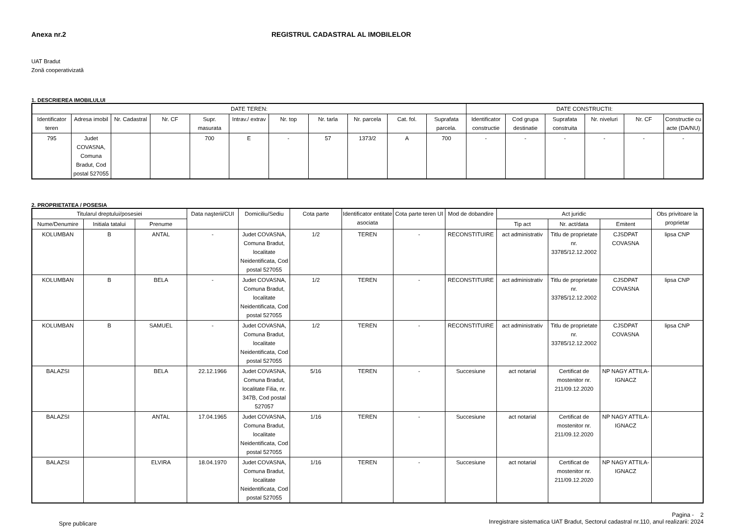Anexa nr.2 REGISTRUL CADASTRAL AL IMOBILELOR
UAT Bradut
Zonă cooperativizată
1. DESCRIEREA IMOBILULUI
| DATE TEREN: | | | | | | | | | | | DATE CONSTRUCTII: | | | | | |
| --- | --- | --- | --- | --- | --- | --- | --- | --- | --- | --- | --- | --- | --- | --- | --- | --- |
| Identificator teren | Adresa imobil | Nr. Cadastral | Nr. CF | Supr. masurata | Intrav./ extrav | Nr. top | Nr. tarla | Nr. parcela | Cat. fol. | Suprafata parcela. | Identificator constructie | Cod grupa destinatie | Suprafata construita | Nr. niveluri | Nr. CF | Constructie cu acte (DA/NU) |
| 795 | Judet COVASNA, Comuna Bradut, Cod postal 527055 | | | 700 | E | - | 57 | 1373/2 | A | 700 | - | - | - | - | - | - |
2. PROPRIETATEA / POSESIA
| Titularul dreptului/posesiei | | | Data naşterii/CUI | Domiciliu/Sediu | Cota parte | Identificator entitate asociata | Cota parte teren UI | Mod de dobandire | Act juridic | | | Obs privitoare la proprietar |
| --- | --- | --- | --- | --- | --- | --- | --- | --- | --- | --- | --- | --- |
| Nume/Denumire | Initiala tatalui | Prenume | | | | | | | Tip act | Nr. act/data | Emitent | |
| KOLUMBAN | B | ANTAL | - | Judet COVASNA, Comuna Bradut, localitate Neidentificata, Cod postal 527055 | 1/2 | TEREN | - | RECONSTITUIRE | act administrativ | Titlu de proprietate nr. 33785/12.12.2002 | CJSDPAT COVASNA | lipsa CNP |
| KOLUMBAN | B | BELA | - | Judet COVASNA, Comuna Bradut, localitate Neidentificata, Cod postal 527055 | 1/2 | TEREN | - | RECONSTITUIRE | act administrativ | Titlu de proprietate nr. 33785/12.12.2002 | CJSDPAT COVASNA | lipsa CNP |
| KOLUMBAN | B | SAMUEL | - | Judet COVASNA, Comuna Bradut, localitate Neidentificata, Cod postal 527055 | 1/2 | TEREN | - | RECONSTITUIRE | act administrativ | Titlu de proprietate nr. 33785/12.12.2002 | CJSDPAT COVASNA | lipsa CNP |
| BALAZSI | | BELA | 22.12.1966 | Judet COVASNA, Comuna Bradut, localitate Filia, nr. 347B, Cod postal 527057 | 5/16 | TEREN | - | Succesiune | act notarial | Certificat de mostenitor nr. 211/09.12.2020 | NP NAGY ATTILA-IGNACZ | |
| BALAZSI | | ANTAL | 17.04.1965 | Judet COVASNA, Comuna Bradut, localitate Neidentificata, Cod postal 527055 | 1/16 | TEREN | - | Succesiune | act notarial | Certificat de mostenitor nr. 211/09.12.2020 | NP NAGY ATTILA-IGNACZ | |
| BALAZSI | | ELVIRA | 18.04.1970 | Judet COVASNA, Comuna Bradut, localitate Neidentificata, Cod postal 527055 | 1/16 | TEREN | - | Succesiune | act notarial | Certificat de mostenitor nr. 211/09.12.2020 | NP NAGY ATTILA-IGNACZ | |
Spre publicare
Pagina - 2
Inregistrare sistematica UAT Bradut, Sectorul cadastral nr.110, anul realizarii: 2024